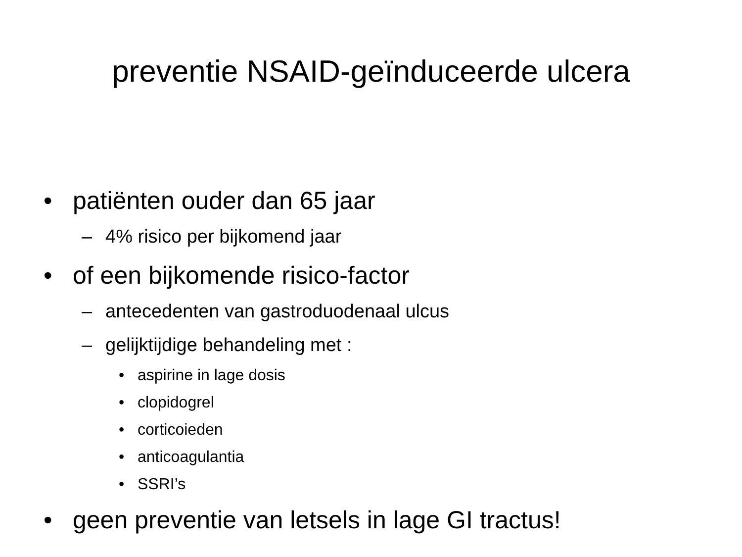preventie NSAID-geïnduceerde ulcera
• patiënten ouder dan 65 jaar
– 4% risico per bijkomend jaar
• of een bijkomende risico-factor
– antecedenten van gastroduodenaal ulcus
– gelijktijdige behandeling met :
• aspirine in lage dosis
• clopidogrel
• corticoieden
• anticoagulantia
• SSRI’s
• geen preventie van letsels in lage GI tractus!